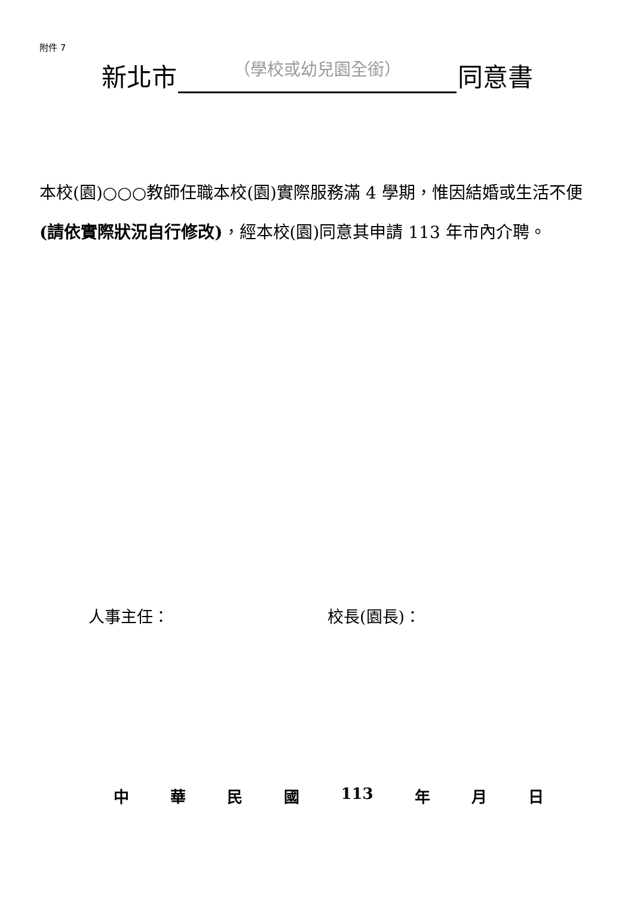附件 7
新北市 （學校或幼兒園全銜） 同意書
本校(園)○○○教師任職本校(園)實際服務滿 4 學期，惟因結婚或生活不便(請依實際狀況自行修改)，經本校(園)同意其申請 113 年市內介聘。
人事主任： 校長(園長)：
中 華 民 國 113 年 月 日